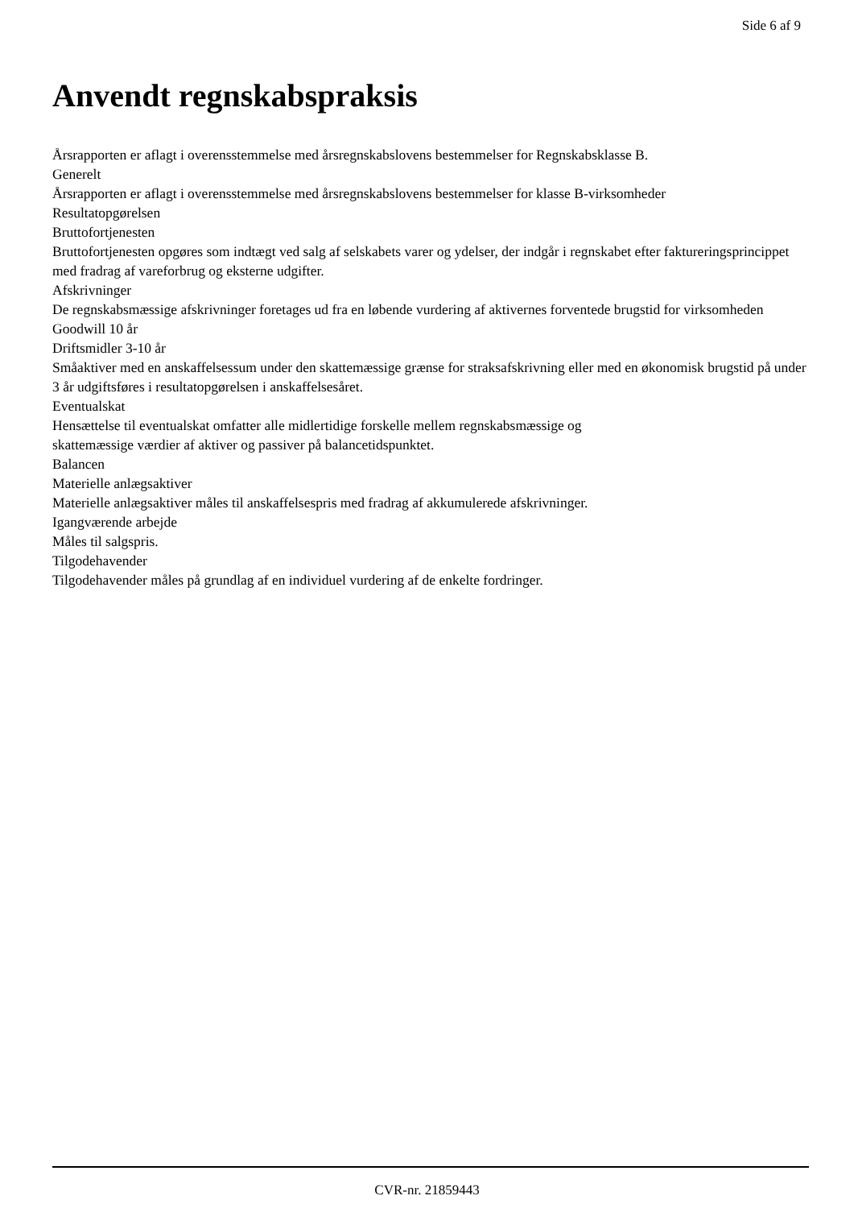Side 6 af 9
Anvendt regnskabspraksis
Årsrapporten er aflagt i overensstemmelse med årsregnskabslovens bestemmelser for Regnskabsklasse B.
Generelt
Årsrapporten er aflagt i overensstemmelse med årsregnskabslovens bestemmelser for klasse B-virksomheder
Resultatopgørelsen
Bruttofortjenesten
Bruttofortjenesten opgøres som indtægt ved salg af selskabets varer og ydelser, der indgår i regnskabet efter faktureringsprincippet med fradrag af vareforbrug og eksterne udgifter.
Afskrivninger
De regnskabsmæssige afskrivninger foretages ud fra en løbende vurdering af aktivernes forventede brugstid for virksomheden
Goodwill 10 år
Driftsmidler 3-10 år
Småaktiver med en anskaffelsessum under den skattemæssige grænse for straksafskrivning eller med en økonomisk brugstid på under 3 år udgiftsføres i resultatopgørelsen i anskaffelsesåret.
Eventualskat
Hensættelse til eventualskat omfatter alle midlertidige forskelle mellem regnskabsmæssige og
skattemæssige værdier af aktiver og passiver på balancetidspunktet.
Balancen
Materielle anlægsaktiver
Materielle anlægsaktiver måles til anskaffelsespris med fradrag af akkumulerede afskrivninger.
Igangværende arbejde
Måles til salgspris.
Tilgodehavender
Tilgodehavender måles på grundlag af en individuel vurdering af de enkelte fordringer.
CVR-nr. 21859443